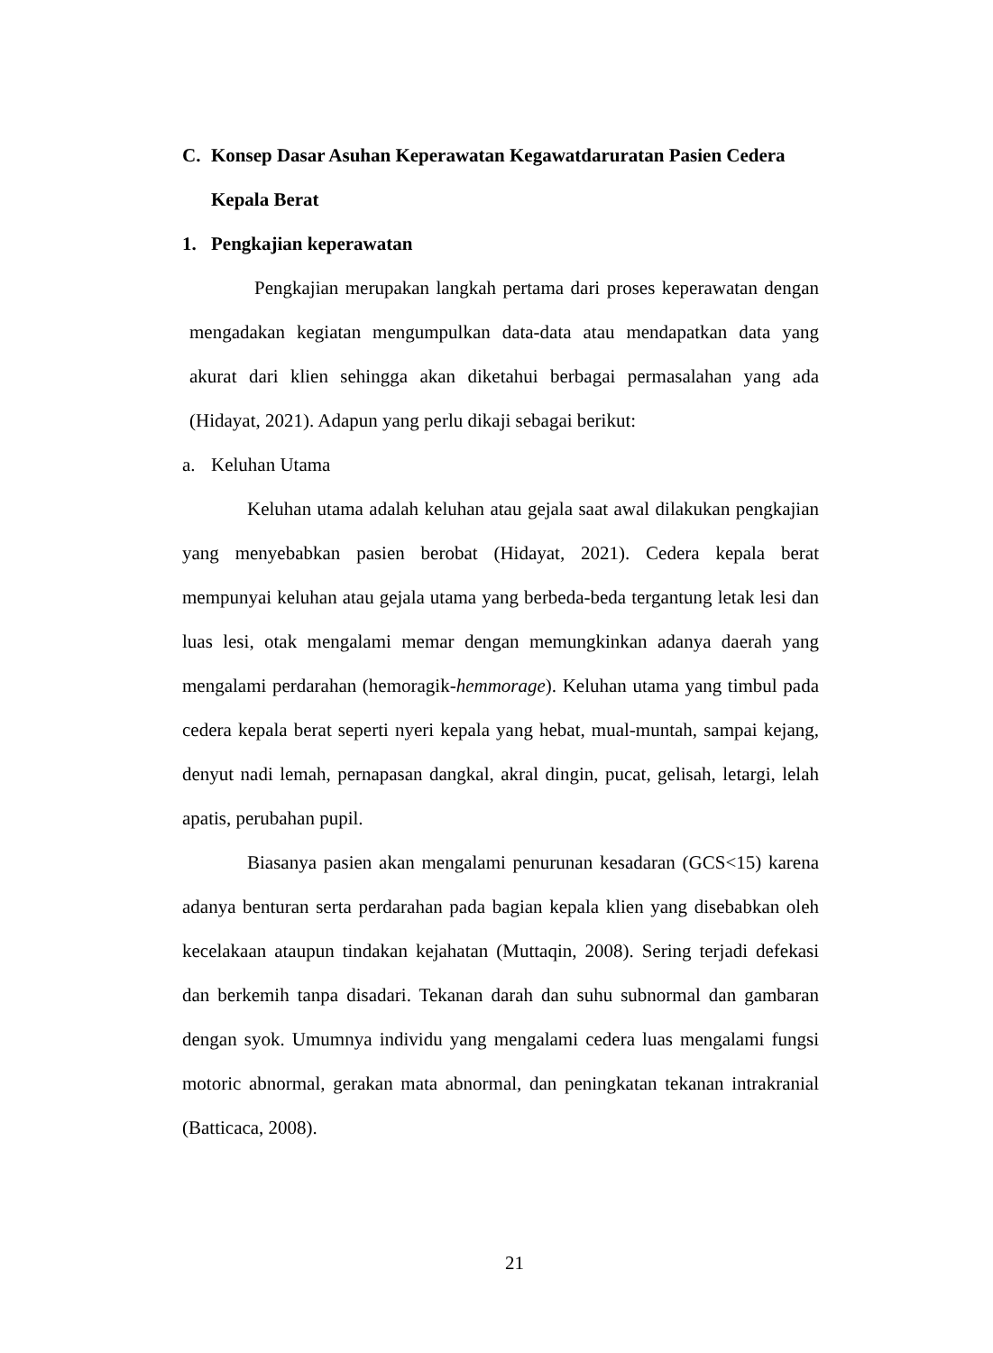C. Konsep Dasar Asuhan Keperawatan Kegawatdaruratan Pasien Cedera
Kepala Berat
1. Pengkajian keperawatan
Pengkajian merupakan langkah pertama dari proses keperawatan dengan mengadakan kegiatan mengumpulkan data-data atau mendapatkan data yang akurat dari klien sehingga akan diketahui berbagai permasalahan yang ada (Hidayat, 2021). Adapun yang perlu dikaji sebagai berikut:
a. Keluhan Utama
Keluhan utama adalah keluhan atau gejala saat awal dilakukan pengkajian yang menyebabkan pasien berobat (Hidayat, 2021). Cedera kepala berat mempunyai keluhan atau gejala utama yang berbeda-beda tergantung letak lesi dan luas lesi, otak mengalami memar dengan memungkinkan adanya daerah yang mengalami perdarahan (hemoragik-hemmorage). Keluhan utama yang timbul pada cedera kepala berat seperti nyeri kepala yang hebat, mual-muntah, sampai kejang, denyut nadi lemah, pernapasan dangkal, akral dingin, pucat, gelisah, letargi, lelah apatis, perubahan pupil.
Biasanya pasien akan mengalami penurunan kesadaran (GCS<15) karena adanya benturan serta perdarahan pada bagian kepala klien yang disebabkan oleh kecelakaan ataupun tindakan kejahatan (Muttaqin, 2008). Sering terjadi defekasi dan berkemih tanpa disadari. Tekanan darah dan suhu subnormal dan gambaran dengan syok. Umumnya individu yang mengalami cedera luas mengalami fungsi motoric abnormal, gerakan mata abnormal, dan peningkatan tekanan intrakranial (Batticaca, 2008).
21